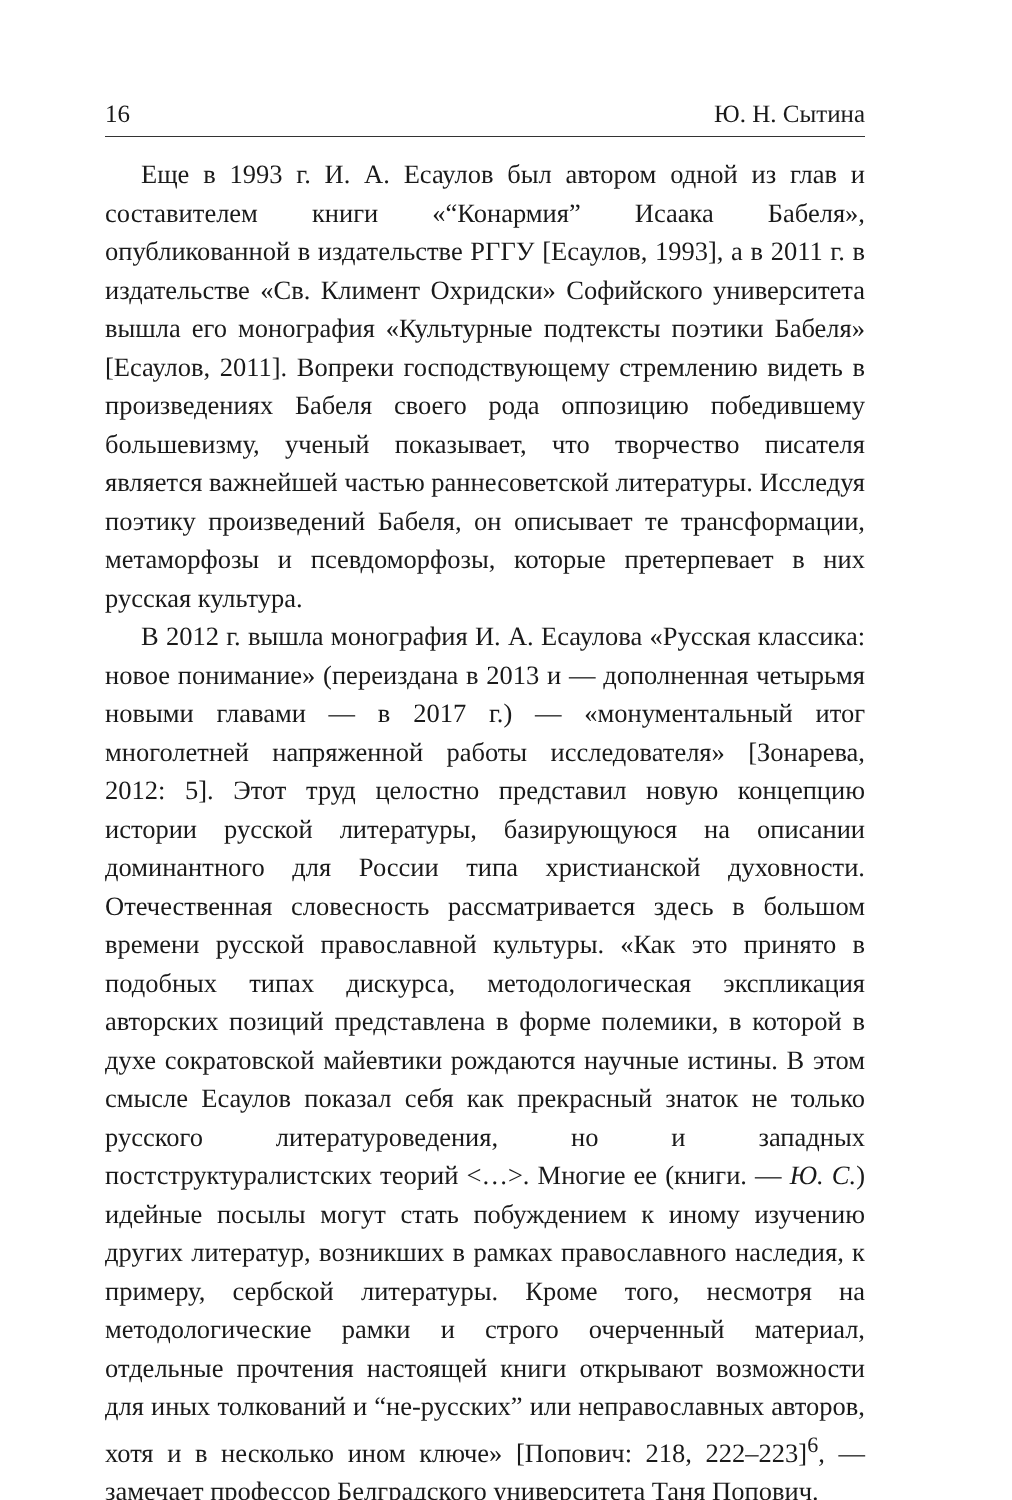16 Ю. Н. Сытина
Еще в 1993 г. И. А. Есаулов был автором одной из глав и составителем книги «“Конармия” Исаака Бабеля», опубликованной в издательстве РГГУ [Есаулов, 1993], а в 2011 г. в издательстве «Св. Климент Охридски» Софийского университета вышла его монография «Культурные подтексты поэтики Бабеля» [Есаулов, 2011]. Вопреки господствующему стремлению видеть в произведениях Бабеля своего рода оппозицию победившему большевизму, ученый показывает, что творчество писателя является важнейшей частью раннесоветской литературы. Исследуя поэтику произведений Бабеля, он описывает те трансформации, метаморфозы и псевдоморфозы, которые претерпевает в них русская культура.
В 2012 г. вышла монография И. А. Есаулова «Русская классика: новое понимание» (переиздана в 2013 и — дополненная четырьмя новыми главами — в 2017 г.) — «монументальный итог многолетней напряженной работы исследователя» [Зонарева, 2012: 5]. Этот труд целостно представил новую концепцию истории русской литературы, базирующуюся на описании доминантного для России типа христианской духовности. Отечественная словесность рассматривается здесь в большом времени русской православной культуры. «Как это принято в подобных типах дискурса, методологическая экспликация авторских позиций представлена в форме полемики, в которой в духе сократовской майевтики рождаются научные истины. В этом смысле Есаулов показал себя как прекрасный знаток не только русского литературоведения, но и западных постструктуралистских теорий <…>. Многие ее (книги. — Ю. С.) идейные посылы могут стать побуждением к иному изучению других литератур, возникших в рамках православного наследия, к примеру, сербской литературы. Кроме того, несмотря на методологические рамки и строго очерченный материал, отдельные прочтения настоящей книги открывают возможности для иных толкований и “не-русских” или неправославных авторов, хотя и в несколько ином ключе» [Попович: 218, 222–223]<sup>6</sup>, — замечает профессор Белградского университета Таня Попович.